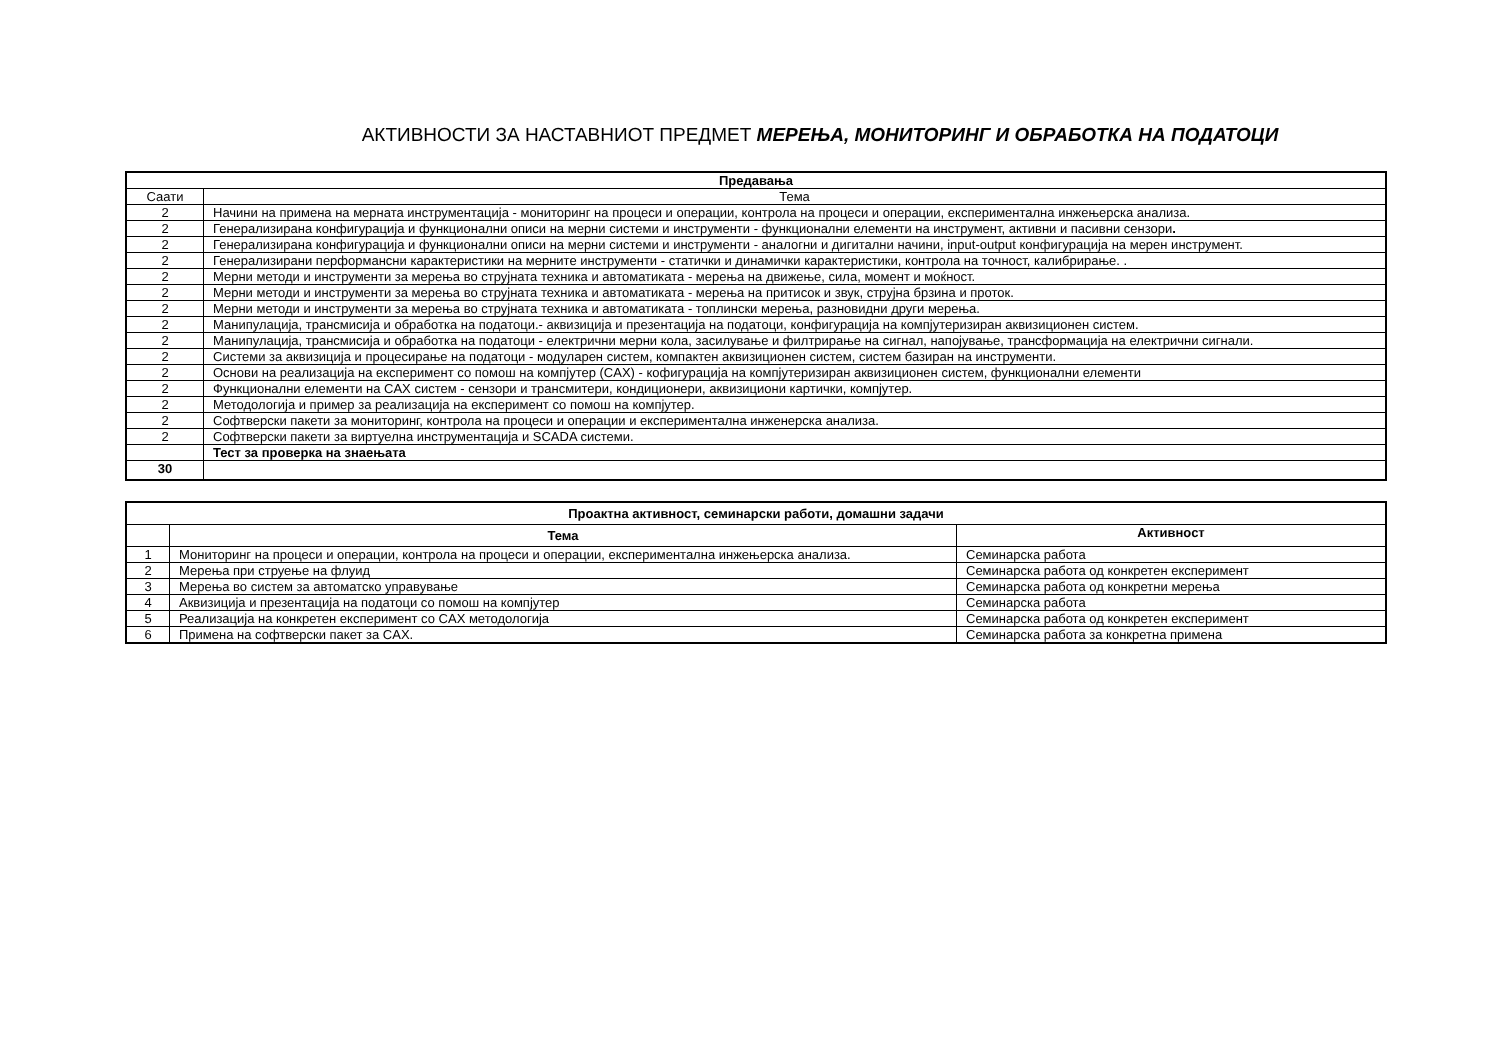АКТИВНОСТИ ЗА НАСТАВНИОТ ПРЕДМЕТ МЕРЕЊА, МОНИТОРИНГ И ОБРАБОТКА НА ПОДАТОЦИ
| Предавања | |
| --- | --- |
| Саати | Тема |
| 2 | Начини на примена на мерната инструментација - мониторинг на процеси и операции, контрола на процеси и операции, експериментална инжењерска анализа. |
| 2 | Генерализирана конфигурација и функционални описи на мерни системи и инструменти - функционални елементи на инструмент, активни и пасивни сензори . |
| 2 | Генерализирана конфигурација и функционални описи на мерни системи и инструменти - аналогни и дигитални начини, input-output конфигурација на мерен инструмент. |
| 2 | Генерализирани перформансни карактеристики на мерните инструменти - статички и динамички карактеристики, контрола на точност, калибрирање. . |
| 2 | Мерни методи и инструменти за мерења во струјната техника и автоматиката - мерења на движење, сила, момент и моќност. |
| 2 | Мерни методи и инструменти за мерења во струјната техника и автоматиката - мерења на притисок и звук, струјна брзина и проток. |
| 2 | Мерни методи и инструменти за мерења во струјната техника и автоматиката - топлински мерења, разновидни други мерења. |
| 2 | Манипулација, трансмисија и обработка на податоци.- аквизиција и презентација на податоци, конфигурација на компјутеризиран аквизиционен систем. |
| 2 | Манипулација, трансмисија и обработка на податоци - електрични мерни кола, засилување и филтрирање на сигнал, напојување, трансформација на електрични сигнали. |
| 2 | Системи за аквизиција и процесирање на податоци - модуларен систем, компактен аквизиционен систем, систем базиран на инструменти. |
| 2 | Основи на реализација на експеримент со помош на компјутер (CAX) - кофигурација на компјутеризиран аквизиционен систем, функционални елементи |
| 2 | Функционални елементи на CAX систем - сензори и трансмитери, кондиционери, аквизициони картички, компјутер. |
| 2 | Методологија и пример за реализација на експеримент со помош на компјутер. |
| 2 | Софтверски пакети за мониторинг, контрола на процеси и операции и експериментална инженерска анализа. |
| 2 | Софтверски пакети за виртуелна инструментација и SCADA системи. |
| | Тест за проверка на знаењата |
| 30 | |
| Проактна активност, семинарски работи, домашни задачи | | |
| --- | --- | --- |
| | Тема | Активност |
| 1 | Мониторинг на процеси и операции, контрола на процеси и операции, експериментална инжењерска анализа. | Семинарска работа |
| 2 | Мерења при струење на флуид | Семинарска работа од конкретен експеримент |
| 3 | Мерења во систем за автоматско управување | Семинарска работа од конкретни мерења |
| 4 | Аквизиција и презентација на податоци со помош на компјутер | Семинарска работа |
| 5 | Реализација на конкретен експеримент со CAX методологија | Семинарска работа од конкретен експеримент |
| 6 | Примена на софтверски пакет за CAX. | Семинарска работа за конкретна примена |